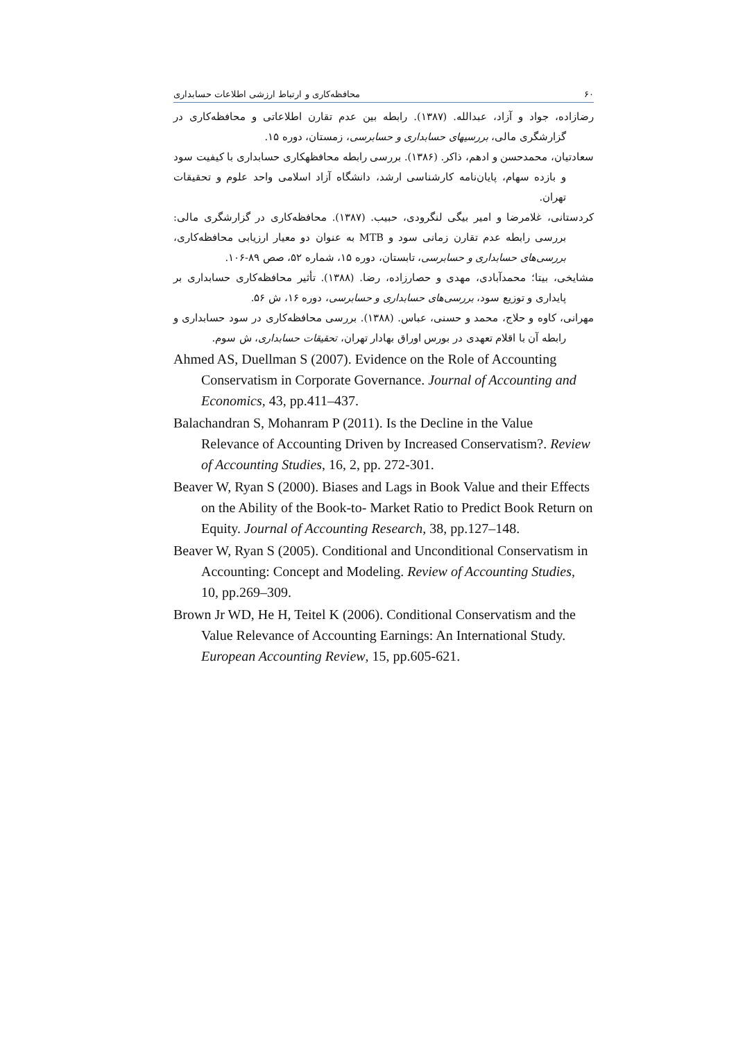۶۰ محافظه‌کاری و ارتباط ارزشی اطلاعات حسابداری
رضازاده، جواد و آزاد، عبدالله. (۱۳۸۷). رابطه بین عدم تقارن اطلاعاتی و محافظه‌کاری در گزارشگری مالی، بررسیهای حسابداری و حسابرسی، زمستان، دوره ۱۵.
سعادتیان، محمدحسن و ادهم، ذاکر. (۱۳۸۶). بررسی رابطه محافظهکاری حسابداری با کیفیت سود و بازده سهام، پایان‌نامه کارشناسی ارشد، دانشگاه آزاد اسلامی واحد علوم و تحقیقات تهران.
کردستانی، غلامرضا و امیر بیگی لنگرودی، حبیب. (۱۳۸۷). محافظه‌کاری در گزارشگری مالی: بررسی رابطه عدم تقارن زمانی سود و MTB به عنوان دو معیار ارزیابی محافظه‌کاری، بررسی‌های حسابداری و حسابرسی، تابستان، دوره ۱۵، شماره ۵۲، صص ۸۹-۱۰۶.
مشایخی، بیتا؛ محمدآبادی، مهدی و حصارزاده، رضا. (۱۳۸۸). تأثیر محافظه‌کاری حسابداری بر پایداری و توزیع سود، بررسی‌های حسابداری و حسابرسی، دوره ۱۶، ش ۵۶.
مهرانی، کاوه و حلاج، محمد و حسنی، عباس. (۱۳۸۸). بررسی محافظه‌کاری در سود حسابداری و رابطه آن با اقلام تعهدی در بورس اوراق بهادار تهران، تحقیقات حسابداری، ش سوم.
Ahmed AS, Duellman S (2007). Evidence on the Role of Accounting Conservatism in Corporate Governance. Journal of Accounting and Economics, 43, pp.411–437.
Balachandran S, Mohanram P (2011). Is the Decline in the Value Relevance of Accounting Driven by Increased Conservatism?. Review of Accounting Studies, 16, 2, pp. 272-301.
Beaver W, Ryan S (2000). Biases and Lags in Book Value and their Effects on the Ability of the Book-to- Market Ratio to Predict Book Return on Equity. Journal of Accounting Research, 38, pp.127–148.
Beaver W, Ryan S (2005). Conditional and Unconditional Conservatism in Accounting: Concept and Modeling. Review of Accounting Studies, 10, pp.269–309.
Brown Jr WD, He H, Teitel K (2006). Conditional Conservatism and the Value Relevance of Accounting Earnings: An International Study. European Accounting Review, 15, pp.605-621.